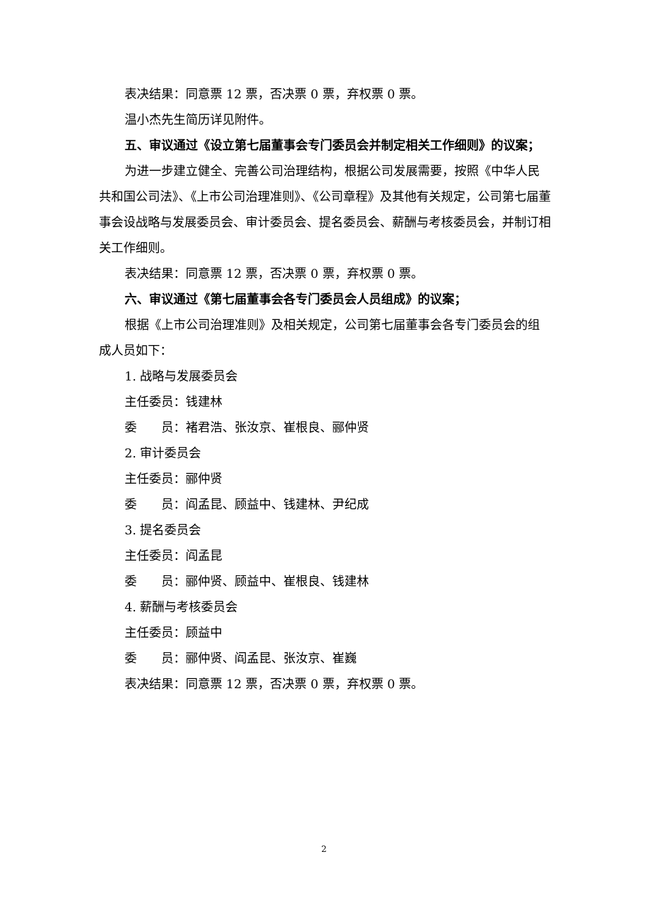表决结果：同意票 12 票，否决票 0 票，弃权票 0 票。
温小杰先生简历详见附件。
五、审议通过《设立第七届董事会专门委员会并制定相关工作细则》的议案；
为进一步建立健全、完善公司治理结构，根据公司发展需要，按照《中华人民共和国公司法》、《上市公司治理准则》、《公司章程》及其他有关规定，公司第七届董事会设战略与发展委员会、审计委员会、提名委员会、薪酬与考核委员会，并制订相关工作细则。
表决结果：同意票 12 票，否决票 0 票，弃权票 0 票。
六、审议通过《第七届董事会各专门委员会人员组成》的议案；
根据《上市公司治理准则》及相关规定，公司第七届董事会各专门委员会的组成人员如下：
1. 战略与发展委员会
主任委员：钱建林
委　　员：褚君浩、张汝京、崔根良、郦仲贤
2. 审计委员会
主任委员：郦仲贤
委　　员：阎孟昆、顾益中、钱建林、尹纪成
3. 提名委员会
主任委员：阎孟昆
委　　员：郦仲贤、顾益中、崔根良、钱建林
4. 薪酬与考核委员会
主任委员：顾益中
委　　员：郦仲贤、阎孟昆、张汝京、崔巍
表决结果：同意票 12 票，否决票 0 票，弃权票 0 票。
2